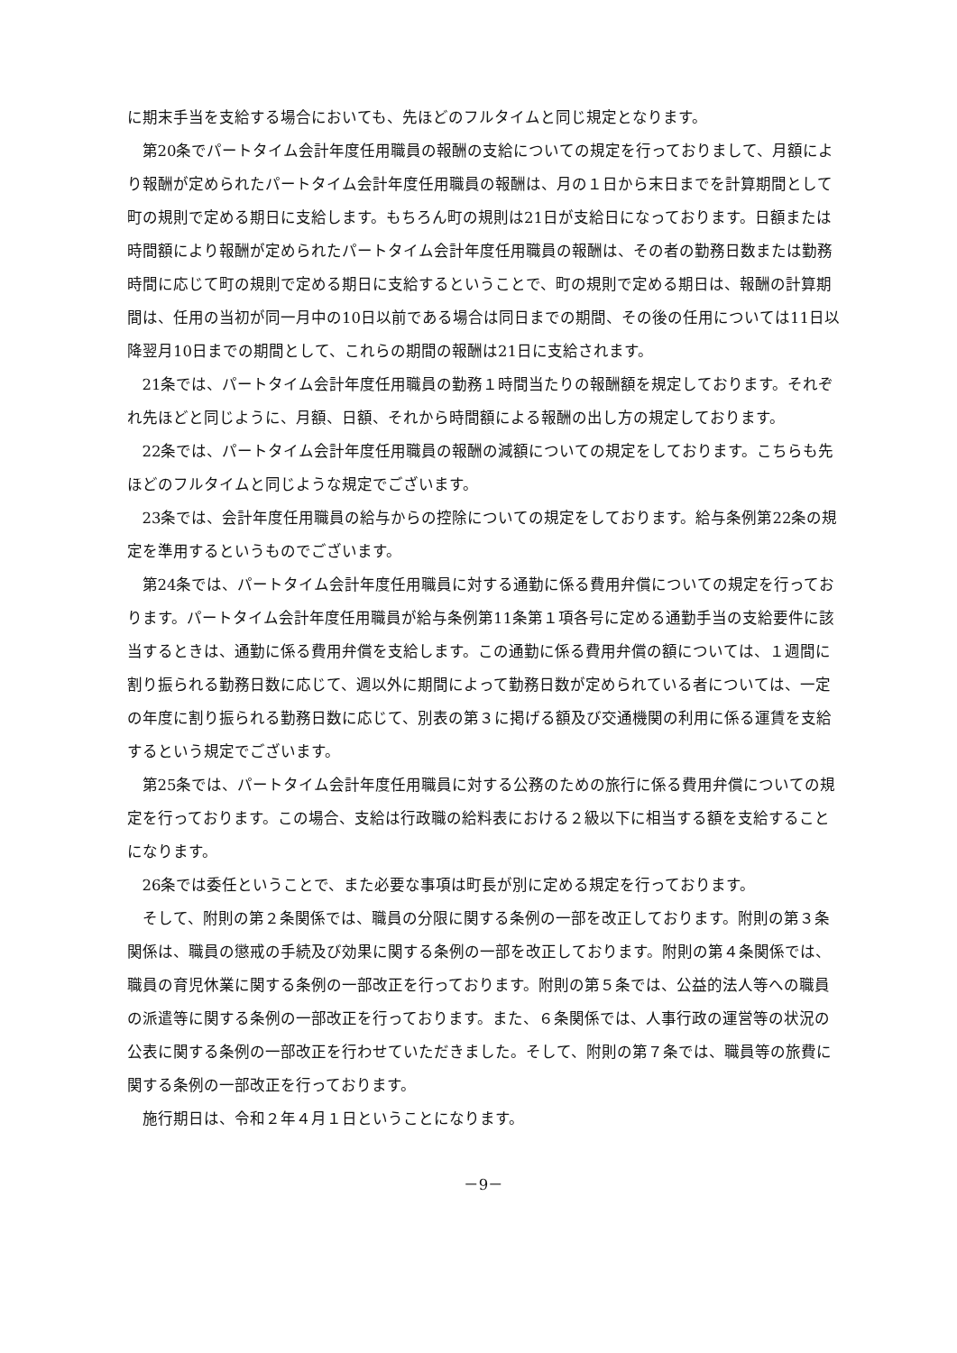に期末手当を支給する場合においても、先ほどのフルタイムと同じ規定となります。
第20条でパートタイム会計年度任用職員の報酬の支給についての規定を行っておりまして、月額により報酬が定められたパートタイム会計年度任用職員の報酬は、月の１日から末日までを計算期間として町の規則で定める期日に支給します。もちろん町の規則は21日が支給日になっております。日額または時間額により報酬が定められたパートタイム会計年度任用職員の報酬は、その者の勤務日数または勤務時間に応じて町の規則で定める期日に支給するということで、町の規則で定める期日は、報酬の計算期間は、任用の当初が同一月中の10日以前である場合は同日までの期間、その後の任用については11日以降翌月10日までの期間として、これらの期間の報酬は21日に支給されます。
21条では、パートタイム会計年度任用職員の勤務１時間当たりの報酬額を規定しております。それぞれ先ほどと同じように、月額、日額、それから時間額による報酬の出し方の規定しております。
22条では、パートタイム会計年度任用職員の報酬の減額についての規定をしております。こちらも先ほどのフルタイムと同じような規定でございます。
23条では、会計年度任用職員の給与からの控除についての規定をしております。給与条例第22条の規定を準用するというものでございます。
第24条では、パートタイム会計年度任用職員に対する通勤に係る費用弁償についての規定を行っております。パートタイム会計年度任用職員が給与条例第11条第１項各号に定める通勤手当の支給要件に該当するときは、通勤に係る費用弁償を支給します。この通勤に係る費用弁償の額については、１週間に割り振られる勤務日数に応じて、週以外に期間によって勤務日数が定められている者については、一定の年度に割り振られる勤務日数に応じて、別表の第３に掲げる額及び交通機関の利用に係る運賃を支給するという規定でございます。
第25条では、パートタイム会計年度任用職員に対する公務のための旅行に係る費用弁償についての規定を行っております。この場合、支給は行政職の給料表における２級以下に相当する額を支給することになります。
26条では委任ということで、また必要な事項は町長が別に定める規定を行っております。
そして、附則の第２条関係では、職員の分限に関する条例の一部を改正しております。附則の第３条関係は、職員の懲戒の手続及び効果に関する条例の一部を改正しております。附則の第４条関係では、職員の育児休業に関する条例の一部改正を行っております。附則の第５条では、公益的法人等への職員の派遣等に関する条例の一部改正を行っております。また、６条関係では、人事行政の運営等の状況の公表に関する条例の一部改正を行わせていただきました。そして、附則の第７条では、職員等の旅費に関する条例の一部改正を行っております。
施行期日は、令和２年４月１日ということになります。
－9－